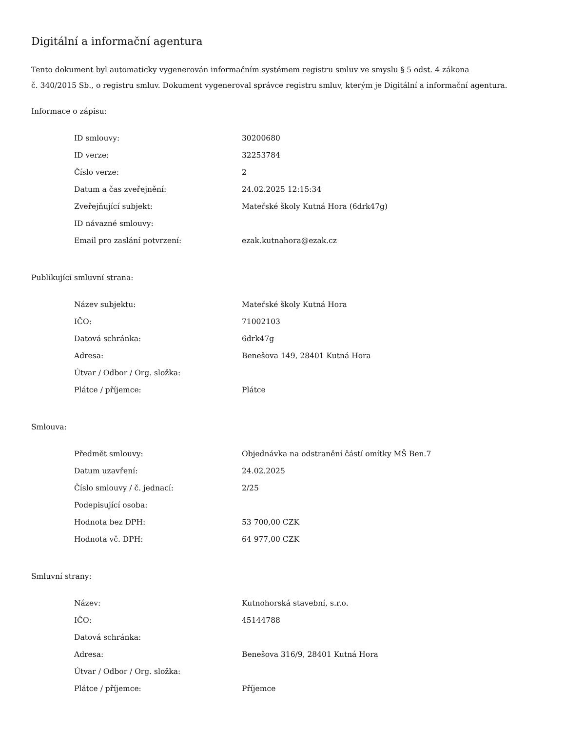Digitální a informační agentura
Tento dokument byl automaticky vygenerován informačním systémem registru smluv ve smyslu § 5 odst. 4 zákona
č. 340/2015 Sb., o registru smluv. Dokument vygeneroval správce registru smluv, kterým je Digitální a informační agentura.
Informace o zápisu:
| ID smlouvy: | 30200680 |
| ID verze: | 32253784 |
| Číslo verze: | 2 |
| Datum a čas zveřejnění: | 24.02.2025 12:15:34 |
| Zveřejňující subjekt: | Mateřské školy Kutná Hora (6drk47g) |
| ID návazné smlouvy: | |
| Email pro zaslání potvrzení: | ezak.kutnahora@ezak.cz |
Publikující smluvní strana:
| Název subjektu: | Mateřské školy Kutná Hora |
| IČO: | 71002103 |
| Datová schránka: | 6drk47g |
| Adresa: | Benešova 149, 28401 Kutná Hora |
| Útvar / Odbor / Org. složka: | |
| Plátce / příjemce: | Plátce |
Smlouva:
| Předmět smlouvy: | Objednávka na odstranění částí omítky MŠ Ben.7 |
| Datum uzavření: | 24.02.2025 |
| Číslo smlouvy / č. jednací: | 2/25 |
| Podepisující osoba: | |
| Hodnota bez DPH: | 53 700,00 CZK |
| Hodnota vč. DPH: | 64 977,00 CZK |
Smluvní strany:
| Název: | Kutnohorská stavební, s.r.o. |
| IČO: | 45144788 |
| Datová schránka: | |
| Adresa: | Benešova 316/9, 28401 Kutná Hora |
| Útvar / Odbor / Org. složka: | |
| Plátce / příjemce: | Příjemce |